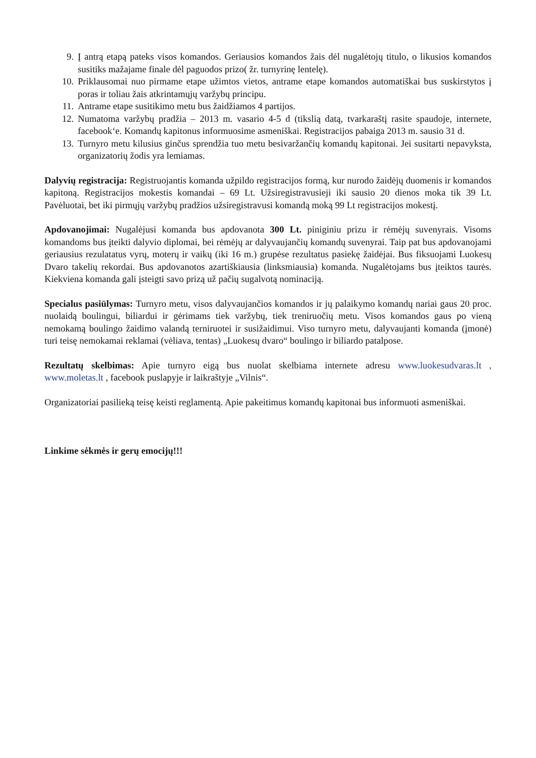9. Į antrą etapą pateks visos komandos. Geriausios komandos žais dėl nugalėtojų titulo, o likusios komandos susitiks mažajame finale dėl paguodos prizo( žr. turnyrinę lentelę).
10. Priklausomai nuo pirmame etape užimtos vietos, antrame etape komandos automatiškai bus suskirstytos į poras ir toliau žais atkrintamųjų varžybų principu.
11. Antrame etape susitikimo metu bus žaidžiamos 4 partijos.
12. Numatoma varžybų pradžia – 2013 m. vasario 4-5 d (tikslią datą, tvarkaraštį rasite spaudoje, internete, facebook‘e. Komandų kapitonus informuosime asmeniškai. Registracijos pabaiga 2013 m. sausio 31 d.
13. Turnyro metu kilusius ginčus sprendžia tuo metu besivaržančių komandų kapitonai. Jei susitarti nepavyksta, organizatorių žodis yra lemiamas.
Dalyvių registracija: Registruojantis komanda užpildo registracijos formą, kur nurodo žaidėjų duomenis ir komandos kapitoną. Registracijos mokestis komandai – 69 Lt. Užsiregistravusieji iki sausio 20 dienos moka tik 39 Lt. Pavėluotai, bet iki pirmųjų varžybų pradžios užsiregistravusi komandą moką 99 Lt registracijos mokestį.
Apdovanojimai: Nugalėjusi komanda bus apdovanota 300 Lt. piniginiu prizu ir rėmėjų suvenyrais. Visoms komandoms bus įteikti dalyvio diplomai, bei rėmėjų ar dalyvaujančių komandų suvenyrai. Taip pat bus apdovanojami geriausius rezulatatus vyrų, moterų ir vaikų (iki 16 m.) grupėse rezultatus pasiekę žaidėjai. Bus fiksuojami Luokesų Dvaro takelių rekordai. Bus apdovanotos azartiškiausia (linksmiausia) komanda. Nugalėtojams bus įteiktos taurės. Kiekviena komanda gali įsteigti savo prizą už pačių sugalvotą nominaciją.
Specialus pasiūlymas: Turnyro metu, visos dalyvaujančios komandos ir jų palaikymo komandų nariai gaus 20 proc. nuolaidą boulingui, biliardui ir gėrimams tiek varžybų, tiek treniruočių metu. Visos komandos gaus po vieną nemokamą boulingo žaidimo valandą terniruotei ir susižaidimui. Viso turnyro metu, dalyvaujanti komanda (įmonė) turi teisę nemokamai reklamai (vėliava, tentas) „Luokesų dvaro“ boulingo ir biliardo patalpose.
Rezultatų skelbimas: Apie turnyro eigą bus nuolat skelbiama internete adresu www.luokesudvaras.lt , www.moletas.lt , facebook puslapyje ir laikraštyje „Vilnis“.
Organizatoriai pasilieką teisę keisti reglamentą. Apie pakeitimus komandų kapitonai bus informuoti asmeniškai.
Linkime sėkmės ir gerų emocijų!!!